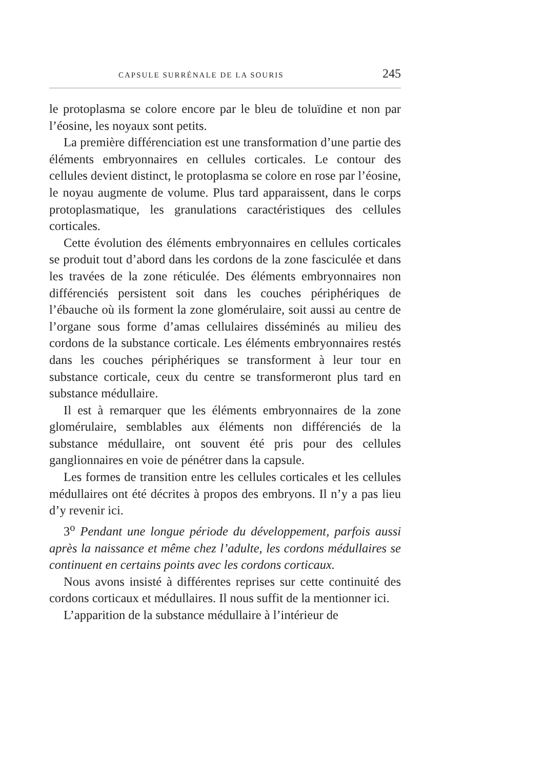CAPSULE SURRÉNALE DE LA SOURIS 245
le protoplasma se colore encore par le bleu de toluïdine et non par l’éosine, les noyaux sont petits.
La première différenciation est une transformation d’une partie des éléments embryonnaires en cellules corticales. Le contour des cellules devient distinct, le protoplasma se colore en rose par l’éosine, le noyau augmente de volume. Plus tard apparaissent, dans le corps protoplasmatique, les granulations caractéristiques des cellules corticales.
Cette évolution des éléments embryonnaires en cellules corticales se produit tout d’abord dans les cordons de la zone fasciculée et dans les travées de la zone réticulée. Des éléments embryonnaires non différenciés persistent soit dans les couches périphériques de l’ébauche où ils forment la zone glomérulaire, soit aussi au centre de l’organe sous forme d’amas cellulaires disséminés au milieu des cordons de la substance corticale. Les éléments embryonnaires restés dans les couches périphériques se transforment à leur tour en substance corticale, ceux du centre se transformeront plus tard en substance médullaire.
Il est à remarquer que les éléments embryonnaires de la zone glomérulaire, semblables aux éléments non différenciés de la substance médullaire, ont souvent été pris pour des cellules ganglionnaires en voie de pénétrer dans la capsule.
Les formes de transition entre les cellules corticales et les cellules médullaires ont été décrites à propos des embryons. Il n’y a pas lieu d’y revenir ici.
3<sup>o</sup> Pendant une longue période du développement, parfois aussi après la naissance et même chez l’adulte, les cordons médullaires se continuent en certains points avec les cordons corticaux.
Nous avons insisté à différentes reprises sur cette continuité des cordons corticaux et médullaires. Il nous suffit de la mentionner ici.
L’apparition de la substance médullaire à l’intérieur de